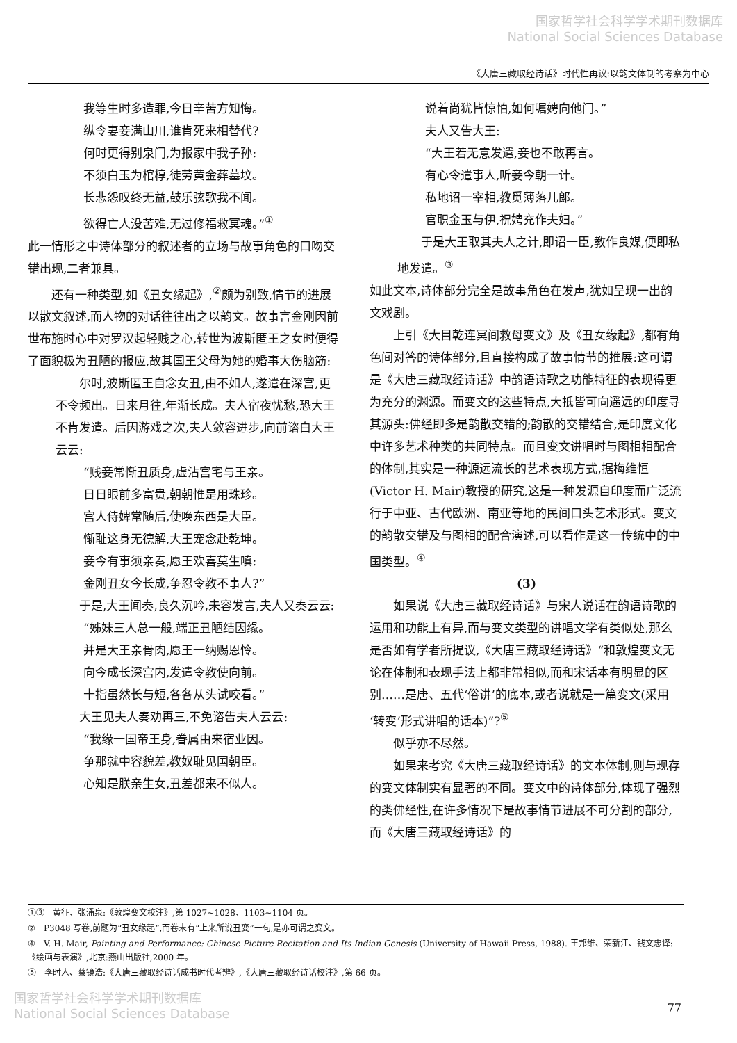国家哲学社会科学学术期刊数据库
National Social Sciences Database
《大唐三藏取经诗话》时代性再议:以韵文体制的考察为中心
我等生时多造罪,今日辛苦方知悔。
纵令妻妾满山川,谁肯死来相替代?
何时更得别泉门,为报家中我子孙:
不须白玉为棺椁,徒劳黄金葬墓坟。
长悲怨叹终无益,鼓乐弦歌我不闻。
欲得亡人没苦难,无过修福救冥魂。”<sup>①</sup>
此一情形之中诗体部分的叙述者的立场与故事角色的口吻交错出现,二者兼具。
还有一种类型,如《丑女缘起》,<sup>②</sup>颇为别致,情节的进展以散文叙述,而人物的对话往往出之以韵文。故事言金刚因前世布施时心中对罗汉起轻贱之心,转世为波斯匿王之女时便得了面貌极为丑陋的报应,故其国王父母为她的婚事大伤脑筋:
　　尔时,波斯匿王自念女丑,由不如人,遂遣在深宫,更不令频出。日来月往,年渐长成。夫人宿夜忧愁,恐大王不肯发遣。后因游戏之次,夫人敛容进步,向前谘白大王云云:
“贱妾常惭丑质身,虚沾宫宅与王亲。
日日眼前多富贵,朝朝惟是用珠珍。
宫人侍婢常随后,使唤东西是大臣。
惭耻这身无德解,大王宠念赴乾坤。
妾今有事须亲奏,愿王欢喜莫生嗔:
金刚丑女今长成,争忍令教不事人?”
　　于是,大王闻奏,良久沉吟,未容发言,夫人又奏云云:
“姊妹三人总一般,端正丑陋结因缘。
并是大王亲骨肉,愿王一纳赐恩怜。
向今成长深宫内,发遣令教使向前。
十指虽然长与短,各各从头试咬看。”
　　大王见夫人奏劝再三,不免谘告夫人云云:
“我缘一国帝王身,眷属由来宿业因。
争那就中容貌差,教奴耻见国朝臣。
心知是朕亲生女,丑差都来不似人。
说着尚犹皆惊怕,如何嘱娉向他门。”
夫人又告大王:
“大王若无意发遣,妾也不敢再言。
有心令遣事人,听妾今朝一计。
私地诏一宰相,教觅薄落儿郎。
官职金玉与伊,祝娉充作夫妇。”
　　于是大王取其夫人之计,即诏一臣,教作良媒,便即私地发遣。<sup>③</sup>
如此文本,诗体部分完全是故事角色在发声,犹如呈现一出韵文戏剧。
上引《大目乾连冥间救母变文》及《丑女缘起》,都有角色间对答的诗体部分,且直接构成了故事情节的推展:这可谓是《大唐三藏取经诗话》中韵语诗歌之功能特征的表现得更为充分的渊源。而变文的这些特点,大抵皆可向遥远的印度寻其源头:佛经即多是韵散交错的;韵散的交错结合,是印度文化中许多艺术种类的共同特点。而且变文讲唱时与图相相配合的体制,其实是一种源远流长的艺术表现方式,据梅维恒(Victor H. Mair)教授的研究,这是一种发源自印度而广泛流行于中亚、古代欧洲、南亚等地的民间口头艺术形式。变文的韵散交错及与图相的配合演述,可以看作是这一传统中的中国类型。<sup>④</sup>
(3)
如果说《大唐三藏取经诗话》与宋人说话在韵语诗歌的运用和功能上有异,而与变文类型的讲唱文学有类似处,那么是否如有学者所提议,《大唐三藏取经诗话》“和敦煌变文无论在体制和表现手法上都非常相似,而和宋话本有明显的区别……是唐、五代‘俗讲’的底本,或者说就是一篇变文(采用‘转变’形式讲唱的话本)”?<sup>⑤</sup>
似乎亦不尽然。
如果来考究《大唐三藏取经诗话》的文本体制,则与现存的变文体制实有显著的不同。变文中的诗体部分,体现了强烈的类佛经性,在许多情况下是故事情节进展不可分割的部分,而《大唐三藏取经诗话》的
①③　黄征、张涌泉:《敦煌变文校注》,第 1027~1028、1103~1104 页。
②　P3048 写卷,前题为“丑女缘起”,而卷末有“上来所说丑变”一句,是亦可谓之变文。
④　V. H. Mair, Painting and Performance: Chinese Picture Recitation and Its Indian Genesis (University of Hawaii Press, 1988). 王邦维、荣新江、钱文忠译:《绘画与表演》,北京:燕山出版社,2000 年。
⑤　李时人、蔡镜浩:《大唐三藏取经诗话成书时代考辨》,《大唐三藏取经诗话校注》,第 66 页。
国家哲学社会科学学术期刊数据库
National Social Sciences Database
77